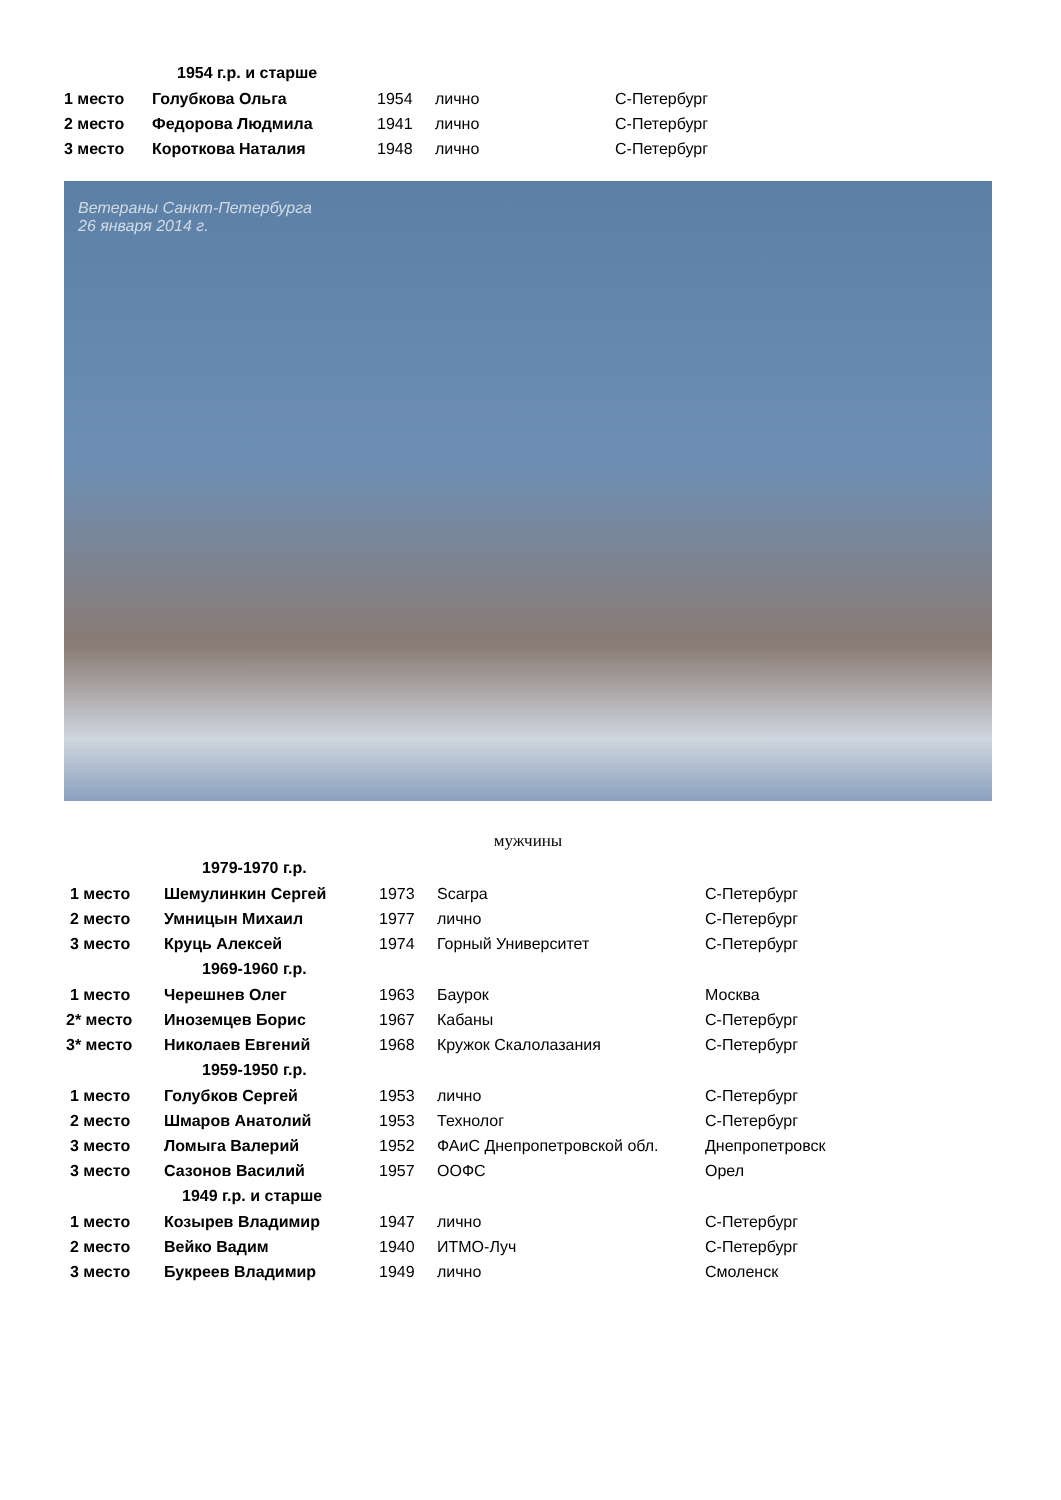| | 1954 г.р. и старше | | | |
| 1 место | Голубкова Ольга | 1954 | лично | С-Петербург |
| 2 место | Федорова Людмила | 1941 | лично | С-Петербург |
| 3 место | Короткова Наталия | 1948 | лично | С-Петербург |
Ветераны Санкт-Петербурга
26 января 2014 г.
мужчины
| | 1979-1970 г.р. | | | |
| 1 место | Шемулинкин Сергей | 1973 | Scarpa | С-Петербург |
| 2 место | Умницын Михаил | 1977 | лично | С-Петербург |
| 3 место | Круць Алексей | 1974 | Горный Университет | С-Петербург |
| | 1969-1960 г.р. | | | |
| 1 место | Черешнев Олег | 1963 | Баурок | Москва |
| 2* место | Иноземцев Борис | 1967 | Кабаны | С-Петербург |
| 3* место | Николаев Евгений | 1968 | Кружок Скалолазания | С-Петербург |
| | 1959-1950 г.р. | | | |
| 1 место | Голубков Сергей | 1953 | лично | С-Петербург |
| 2 место | Шмаров Анатолий | 1953 | Технолог | С-Петербург |
| 3 место | Ломыга Валерий | 1952 | ФАиС Днепропетровской обл. | Днепропетровск |
| 3 место | Сазонов Василий | 1957 | ООФС | Орел |
| | 1949 г.р. и старше | | | |
| 1 место | Козырев Владимир | 1947 | лично | С-Петербург |
| 2 место | Вейко Вадим | 1940 | ИТМО-Луч | С-Петербург |
| 3 место | Букреев Владимир | 1949 | лично | Смоленск |